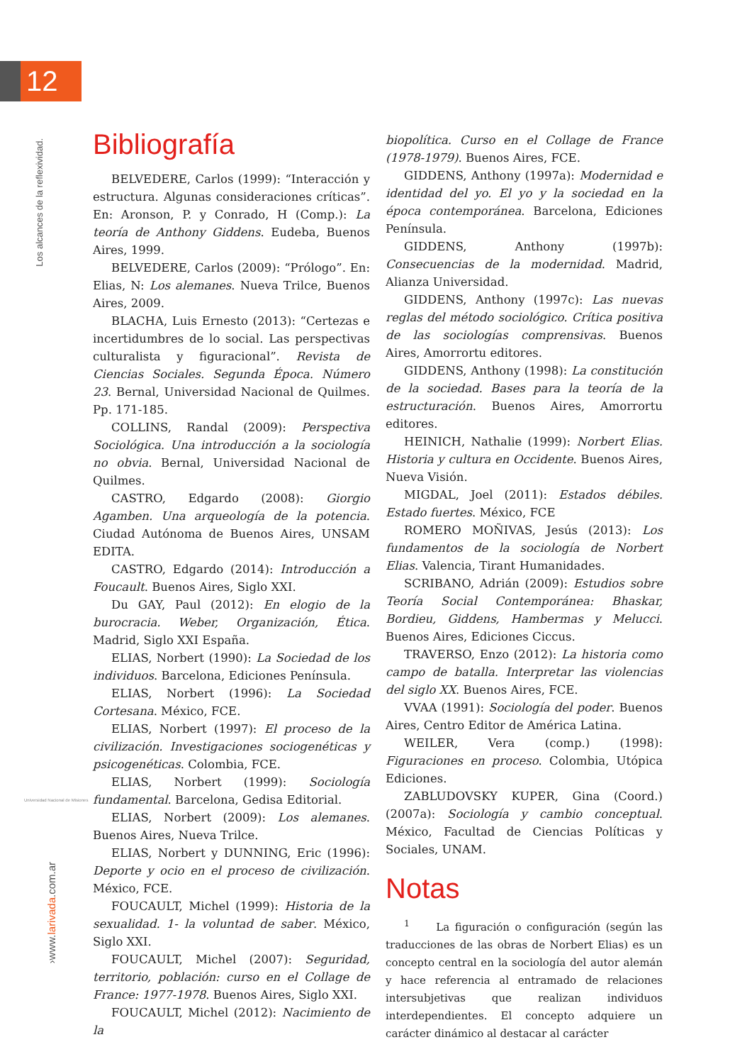12
Los alcances de la reflexividad.
Universidad Nacional de Misiones
›www.larivada.com.ar
Bibliografía
BELVEDERE, Carlos (1999): “Interacción y estructura. Algunas consideraciones críticas”. En: Aronson, P. y Conrado, H (Comp.): La teoría de Anthony Giddens. Eudeba, Buenos Aires, 1999.
BELVEDERE, Carlos (2009): “Prólogo”. En: Elias, N: Los alemanes. Nueva Trilce, Buenos Aires, 2009.
BLACHA, Luis Ernesto (2013): “Certezas e incertidumbres de lo social. Las perspectivas culturalista y figuracional”. Revista de Ciencias Sociales. Segunda Época. Número 23. Bernal, Universidad Nacional de Quilmes. Pp. 171-185.
COLLINS, Randal (2009): Perspectiva Sociológica. Una introducción a la sociología no obvia. Bernal, Universidad Nacional de Quilmes.
CASTRO, Edgardo (2008): Giorgio Agamben. Una arqueología de la potencia. Ciudad Autónoma de Buenos Aires, UNSAM EDITA.
CASTRO, Edgardo (2014): Introducción a Foucault. Buenos Aires, Siglo XXI.
Du GAY, Paul (2012): En elogio de la burocracia. Weber, Organización, Ética. Madrid, Siglo XXI España.
ELIAS, Norbert (1990): La Sociedad de los individuos. Barcelona, Ediciones Península.
ELIAS, Norbert (1996): La Sociedad Cortesana. México, FCE.
ELIAS, Norbert (1997): El proceso de la civilización. Investigaciones sociogenéticas y psicogenéticas. Colombia, FCE.
ELIAS, Norbert (1999): Sociología fundamental. Barcelona, Gedisa Editorial.
ELIAS, Norbert (2009): Los alemanes. Buenos Aires, Nueva Trilce.
ELIAS, Norbert y DUNNING, Eric (1996): Deporte y ocio en el proceso de civilización. México, FCE.
FOUCAULT, Michel (1999): Historia de la sexualidad. 1- la voluntad de saber. México, Siglo XXI.
FOUCAULT, Michel (2007): Seguridad, territorio, población: curso en el Collage de France: 1977-1978. Buenos Aires, Siglo XXI.
FOUCAULT, Michel (2012): Nacimiento de la
biopolítica. Curso en el Collage de France (1978-1979). Buenos Aires, FCE.
GIDDENS, Anthony (1997a): Modernidad e identidad del yo. El yo y la sociedad en la época contemporánea. Barcelona, Ediciones Península.
GIDDENS, Anthony (1997b): Consecuencias de la modernidad. Madrid, Alianza Universidad.
GIDDENS, Anthony (1997c): Las nuevas reglas del método sociológico. Crítica positiva de las sociologías comprensivas. Buenos Aires, Amorrortu editores.
GIDDENS, Anthony (1998): La constitución de la sociedad. Bases para la teoría de la estructuración. Buenos Aires, Amorrortu editores.
HEINICH, Nathalie (1999): Norbert Elias. Historia y cultura en Occidente. Buenos Aires, Nueva Visión.
MIGDAL, Joel (2011): Estados débiles. Estado fuertes. México, FCE
ROMERO MOÑIVAS, Jesús (2013): Los fundamentos de la sociología de Norbert Elias. Valencia, Tirant Humanidades.
SCRIBANO, Adrián (2009): Estudios sobre Teoría Social Contemporánea: Bhaskar, Bordieu, Giddens, Hambermas y Melucci. Buenos Aires, Ediciones Ciccus.
TRAVERSO, Enzo (2012): La historia como campo de batalla. Interpretar las violencias del siglo XX. Buenos Aires, FCE.
VVAA (1991): Sociología del poder. Buenos Aires, Centro Editor de América Latina.
WEILER, Vera (comp.) (1998): Figuraciones en proceso. Colombia, Utópica Ediciones.
ZABLUDOVSKY KUPER, Gina (Coord.) (2007a): Sociología y cambio conceptual. México, Facultad de Ciencias Políticas y Sociales, UNAM.
Notas
<sup>1</sup> La figuración o configuración (según las traducciones de las obras de Norbert Elias) es un concepto central en la sociología del autor alemán y hace referencia al entramado de relaciones intersubjetivas que realizan individuos interdependientes. El concepto adquiere un carácter dinámico al destacar al carácter